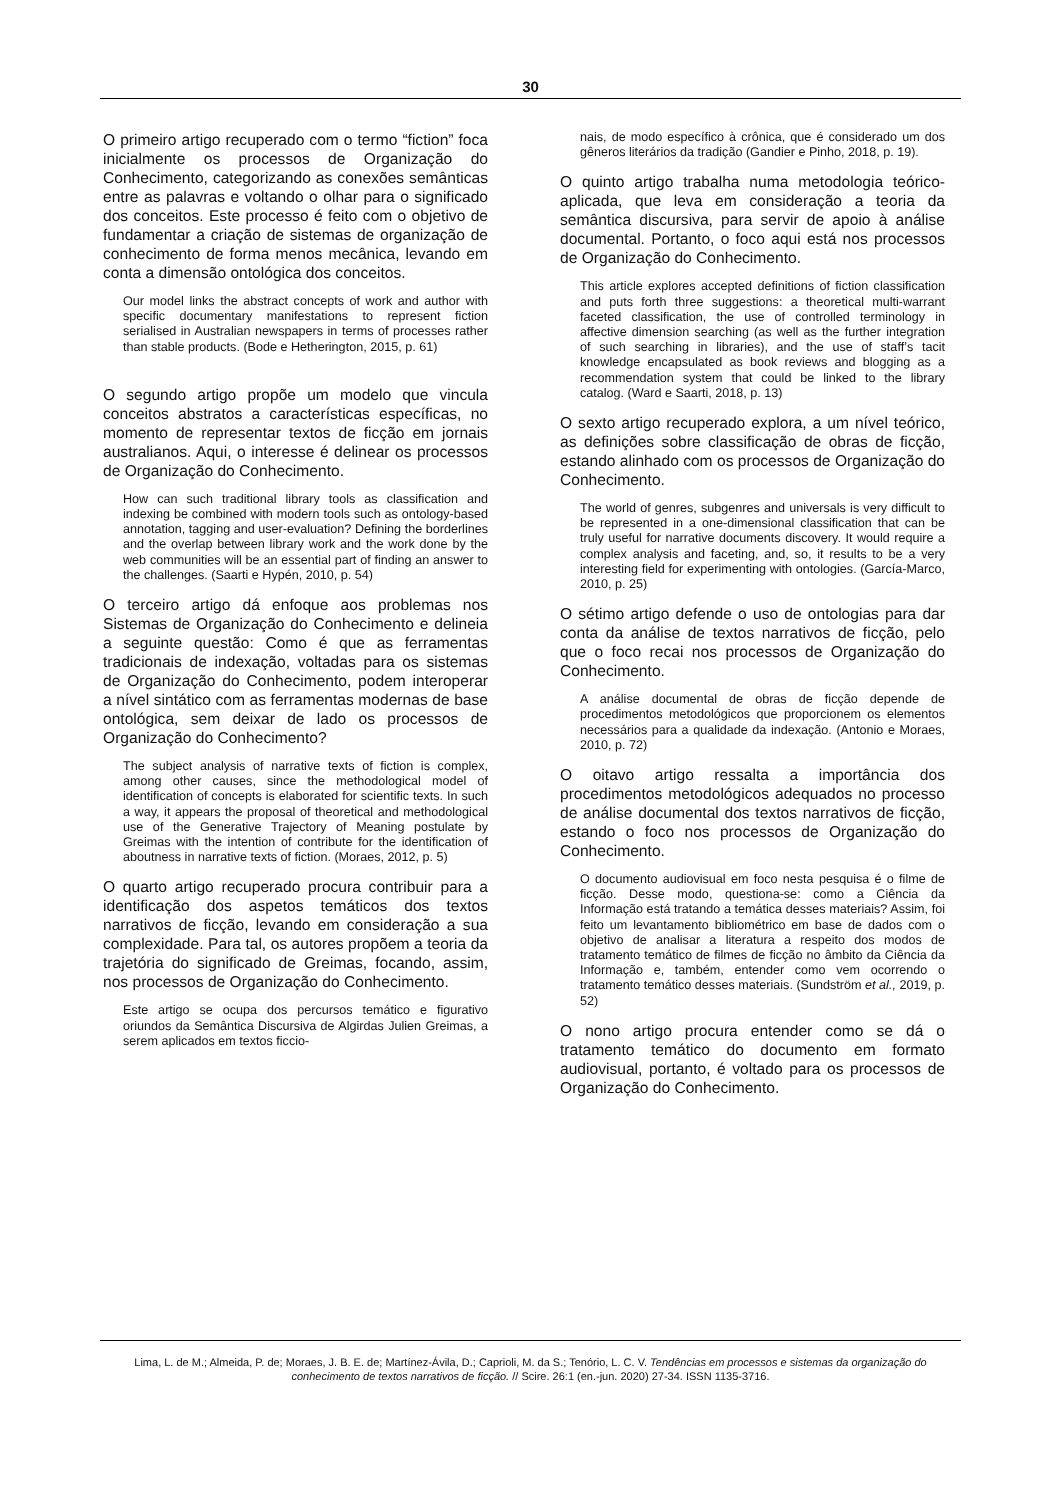30
O primeiro artigo recuperado com o termo “fiction” foca inicialmente os processos de Organização do Conhecimento, categorizando as conexões semânticas entre as palavras e voltando o olhar para o significado dos conceitos. Este processo é feito com o objetivo de fundamentar a criação de sistemas de organização de conhecimento de forma menos mecânica, levando em conta a dimensão ontológica dos conceitos.
Our model links the abstract concepts of work and author with specific documentary manifestations to represent fiction serialised in Australian newspapers in terms of processes rather than stable products. (Bode e Hetherington, 2015, p. 61)
O segundo artigo propõe um modelo que vincula conceitos abstratos a características específicas, no momento de representar textos de ficção em jornais australianos. Aqui, o interesse é delinear os processos de Organização do Conhecimento.
How can such traditional library tools as classification and indexing be combined with modern tools such as ontology-based annotation, tagging and user-evaluation? Defining the borderlines and the overlap between library work and the work done by the web communities will be an essential part of finding an answer to the challenges. (Saarti e Hypén, 2010, p. 54)
O terceiro artigo dá enfoque aos problemas nos Sistemas de Organização do Conhecimento e delineia a seguinte questão: Como é que as ferramentas tradicionais de indexação, voltadas para os sistemas de Organização do Conhecimento, podem interoperar a nível sintático com as ferramentas modernas de base ontológica, sem deixar de lado os processos de Organização do Conhecimento?
The subject analysis of narrative texts of fiction is complex, among other causes, since the methodological model of identification of concepts is elaborated for scientific texts. In such a way, it appears the proposal of theoretical and methodological use of the Generative Trajectory of Meaning postulate by Greimas with the intention of contribute for the identification of aboutness in narrative texts of fiction. (Moraes, 2012, p. 5)
O quarto artigo recuperado procura contribuir para a identificação dos aspetos temáticos dos textos narrativos de ficção, levando em consideração a sua complexidade. Para tal, os autores propõem a teoria da trajetória do significado de Greimas, focando, assim, nos processos de Organização do Conhecimento.
Este artigo se ocupa dos percursos temático e figurativo oriundos da Semântica Discursiva de Algirdas Julien Greimas, a serem aplicados em textos ficcio-
nais, de modo específico à crônica, que é considerado um dos gêneros literários da tradição (Gandier e Pinho, 2018, p. 19).
O quinto artigo trabalha numa metodologia teórico-aplicada, que leva em consideração a teoria da semântica discursiva, para servir de apoio à análise documental. Portanto, o foco aqui está nos processos de Organização do Conhecimento.
This article explores accepted definitions of fiction classification and puts forth three suggestions: a theoretical multi-warrant faceted classification, the use of controlled terminology in affective dimension searching (as well as the further integration of such searching in libraries), and the use of staff’s tacit knowledge encapsulated as book reviews and blogging as a recommendation system that could be linked to the library catalog. (Ward e Saarti, 2018, p. 13)
O sexto artigo recuperado explora, a um nível teórico, as definições sobre classificação de obras de ficção, estando alinhado com os processos de Organização do Conhecimento.
The world of genres, subgenres and universals is very difficult to be represented in a one-dimensional classification that can be truly useful for narrative documents discovery. It would require a complex analysis and faceting, and, so, it results to be a very interesting field for experimenting with ontologies. (García-Marco, 2010, p. 25)
O sétimo artigo defende o uso de ontologias para dar conta da análise de textos narrativos de ficção, pelo que o foco recai nos processos de Organização do Conhecimento.
A análise documental de obras de ficção depende de procedimentos metodológicos que proporcionem os elementos necessários para a qualidade da indexação. (Antonio e Moraes, 2010, p. 72)
O oitavo artigo ressalta a importância dos procedimentos metodológicos adequados no processo de análise documental dos textos narrativos de ficção, estando o foco nos processos de Organização do Conhecimento.
O documento audiovisual em foco nesta pesquisa é o filme de ficção. Desse modo, questiona-se: como a Ciência da Informação está tratando a temática desses materiais? Assim, foi feito um levantamento bibliométrico em base de dados com o objetivo de analisar a literatura a respeito dos modos de tratamento temático de filmes de ficção no âmbito da Ciência da Informação e, também, entender como vem ocorrendo o tratamento temático desses materiais. (Sundström et al., 2019, p. 52)
O nono artigo procura entender como se dá o tratamento temático do documento em formato audiovisual, portanto, é voltado para os processos de Organização do Conhecimento.
Lima, L. de M.; Almeida, P. de; Moraes, J. B. E. de; Martínez-Ávila, D.; Caprioli, M. da S.; Tenório, L. C. V. Tendências em processos e sistemas da organização do conhecimento de textos narrativos de ficção. // Scire. 26:1 (en.-jun. 2020) 27-34. ISSN 1135-3716.